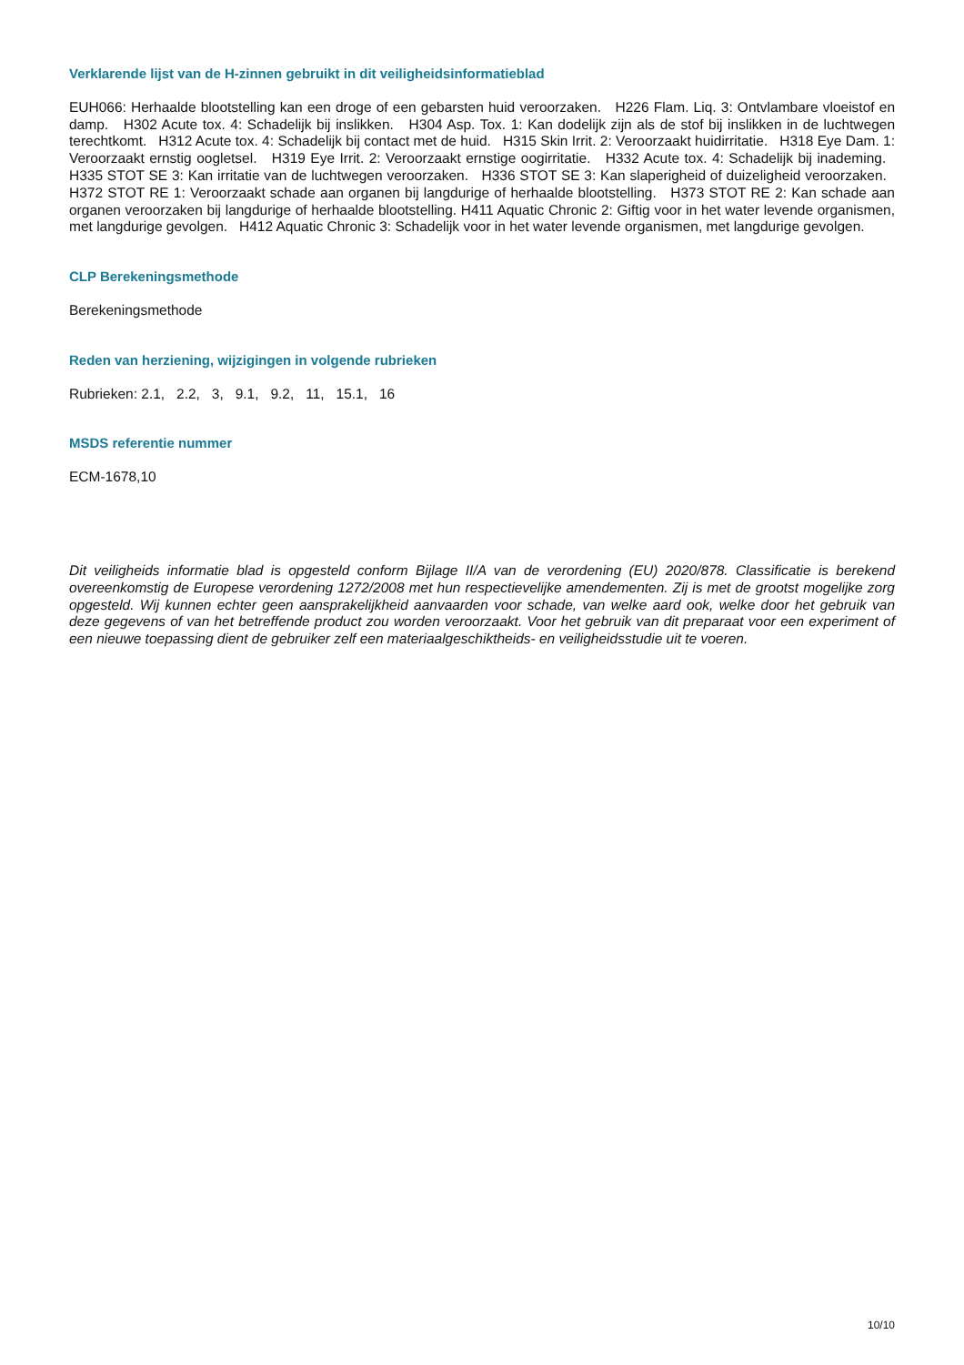Verklarende lijst van de H-zinnen gebruikt in dit veiligheidsinformatieblad
EUH066: Herhaalde blootstelling kan een droge of een gebarsten huid veroorzaken. H226 Flam. Liq. 3: Ontvlambare vloeistof en damp. H302 Acute tox. 4: Schadelijk bij inslikken. H304 Asp. Tox. 1: Kan dodelijk zijn als de stof bij inslikken in de luchtwegen terechtkomt. H312 Acute tox. 4: Schadelijk bij contact met de huid. H315 Skin Irrit. 2: Veroorzaakt huidirritatie. H318 Eye Dam. 1: Veroorzaakt ernstig oogletsel. H319 Eye Irrit. 2: Veroorzaakt ernstige oogirritatie. H332 Acute tox. 4: Schadelijk bij inademing. H335 STOT SE 3: Kan irritatie van de luchtwegen veroorzaken. H336 STOT SE 3: Kan slaperigheid of duizeligheid veroorzaken. H372 STOT RE 1: Veroorzaakt schade aan organen bij langdurige of herhaalde blootstelling. H373 STOT RE 2: Kan schade aan organen veroorzaken bij langdurige of herhaalde blootstelling. H411 Aquatic Chronic 2: Giftig voor in het water levende organismen, met langdurige gevolgen. H412 Aquatic Chronic 3: Schadelijk voor in het water levende organismen, met langdurige gevolgen.
CLP Berekeningsmethode
Berekeningsmethode
Reden van herziening, wijzigingen in volgende rubrieken
Rubrieken: 2.1, 2.2, 3, 9.1, 9.2, 11, 15.1, 16
MSDS referentie nummer
ECM-1678,10
Dit veiligheids informatie blad is opgesteld conform Bijlage II/A van de verordening (EU) 2020/878. Classificatie is berekend overeenkomstig de Europese verordening 1272/2008 met hun respectievelijke amendementen. Zij is met de grootst mogelijke zorg opgesteld. Wij kunnen echter geen aansprakelijkheid aanvaarden voor schade, van welke aard ook, welke door het gebruik van deze gegevens of van het betreffende product zou worden veroorzaakt. Voor het gebruik van dit preparaat voor een experiment of een nieuwe toepassing dient de gebruiker zelf een materiaalgeschiktheids- en veiligheidsstudie uit te voeren.
10/10